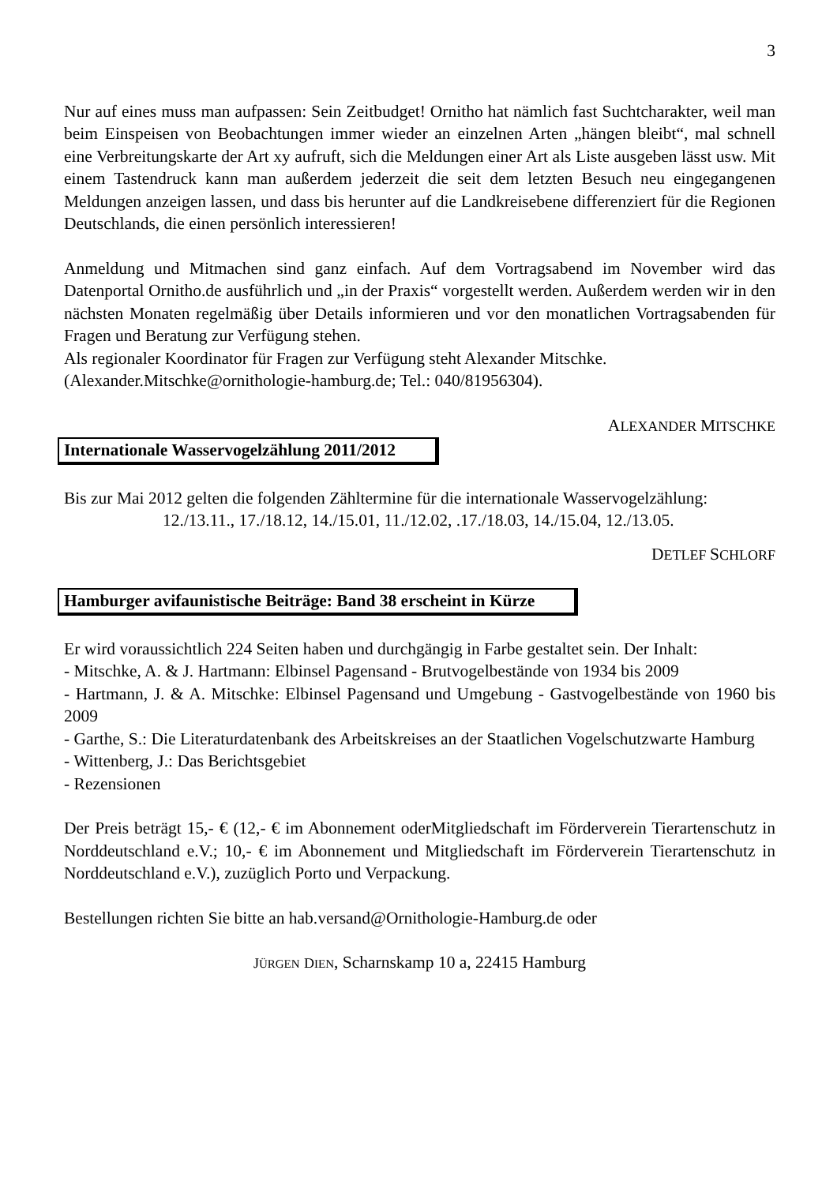3
Nur auf eines muss man aufpassen: Sein Zeitbudget! Ornitho hat nämlich fast Suchtcharakter, weil man beim Einspeisen von Beobachtungen immer wieder an einzelnen Arten „hängen bleibt“, mal schnell eine Verbreitungskarte der Art xy aufruft, sich die Meldungen einer Art als Liste ausgeben lässt usw. Mit einem Tastendruck kann man außerdem jederzeit die seit dem letzten Besuch neu eingegangenen Meldungen anzeigen lassen, und dass bis herunter auf die Landkreisebene differenziert für die Regionen Deutschlands, die einen persönlich interessieren!
Anmeldung und Mitmachen sind ganz einfach. Auf dem Vortragsabend im November wird das Datenportal Ornitho.de ausführlich und „in der Praxis“ vorgestellt werden. Außerdem werden wir in den nächsten Monaten regelmäßig über Details informieren und vor den monatlichen Vortragsabenden für Fragen und Beratung zur Verfügung stehen.
Als regionaler Koordinator für Fragen zur Verfügung steht Alexander Mitschke.
(Alexander.Mitschke@ornithologie-hamburg.de; Tel.: 040/81956304).
ALEXANDER MITSCHKE
Internationale Wasservogelzählung 2011/2012
Bis zur Mai 2012 gelten die folgenden Zähltermine für die internationale Wasservogelzählung:
12./13.11., 17./18.12, 14./15.01, 11./12.02, .17./18.03, 14./15.04, 12./13.05.
DETLEF SCHLORF
Hamburger avifaunistische Beiträge: Band 38 erscheint in Kürze
Er wird voraussichtlich 224 Seiten haben und durchgängig in Farbe gestaltet sein. Der Inhalt:
- Mitschke, A. & J. Hartmann: Elbinsel Pagensand - Brutvogelbestände von 1934 bis 2009
- Hartmann, J. & A. Mitschke: Elbinsel Pagensand und Umgebung - Gastvogelbestände von 1960 bis 2009
- Garthe, S.: Die Literaturdatenbank des Arbeitskreises an der Staatlichen Vogelschutzwarte Hamburg
- Wittenberg, J.: Das Berichtsgebiet
- Rezensionen
Der Preis beträgt 15,- € (12,- € im Abonnement oderMitgliedschaft im Förderverein Tierartenschutz in Norddeutschland e.V.; 10,- € im Abonnement und Mitgliedschaft im Förderverein Tierartenschutz in Norddeutschland e.V.), zuzüglich Porto und Verpackung.
Bestellungen richten Sie bitte an hab.versand@Ornithologie-Hamburg.de oder
JÜRGEN DIEN, Scharnskamp 10 a, 22415 Hamburg